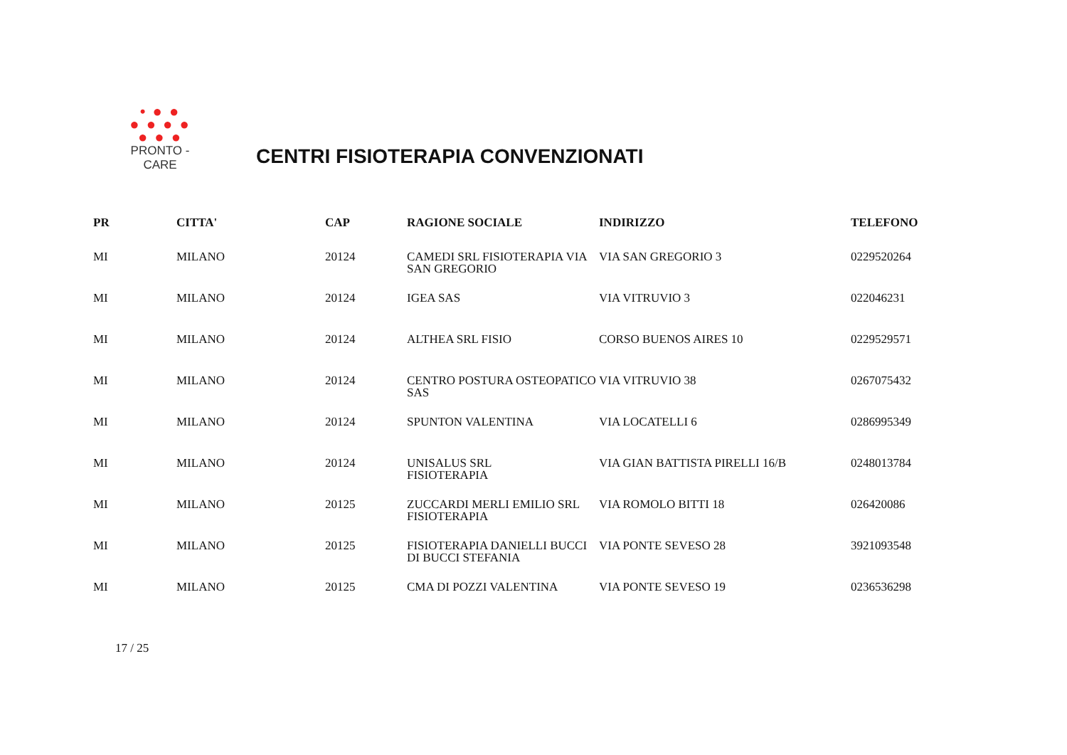• ● ●
● ● ● ●
● ● ●
PRONTO - CARE
CENTRI FISIOTERAPIA CONVENZIONATI
| PR | CITTA' | CAP | RAGIONE SOCIALE | INDIRIZZO | TELEFONO |
| --- | --- | --- | --- | --- | --- |
| MI | MILANO | 20124 | CAMEDI SRL FISIOTERAPIA VIA SAN GREGORIO | VIA SAN GREGORIO 3 | 0229520264 |
| MI | MILANO | 20124 | IGEA SAS | VIA VITRUVIO 3 | 022046231 |
| MI | MILANO | 20124 | ALTHEA SRL FISIO | CORSO BUENOS AIRES 10 | 0229529571 |
| MI | MILANO | 20124 | CENTRO POSTURA OSTEOPATICO SAS | VIA VITRUVIO 38 | 0267075432 |
| MI | MILANO | 20124 | SPUNTON VALENTINA | VIA LOCATELLI 6 | 0286995349 |
| MI | MILANO | 20124 | UNISALUS SRL FISIOTERAPIA | VIA GIAN BATTISTA PIRELLI 16/B | 0248013784 |
| MI | MILANO | 20125 | ZUCCARDI MERLI EMILIO SRL FISIOTERAPIA | VIA ROMOLO BITTI 18 | 026420086 |
| MI | MILANO | 20125 | FISIOTERAPIA DANIELLI BUCCI DI BUCCI STEFANIA | VIA PONTE SEVESO 28 | 3921093548 |
| MI | MILANO | 20125 | CMA DI POZZI VALENTINA | VIA PONTE SEVESO 19 | 0236536298 |
17 / 25